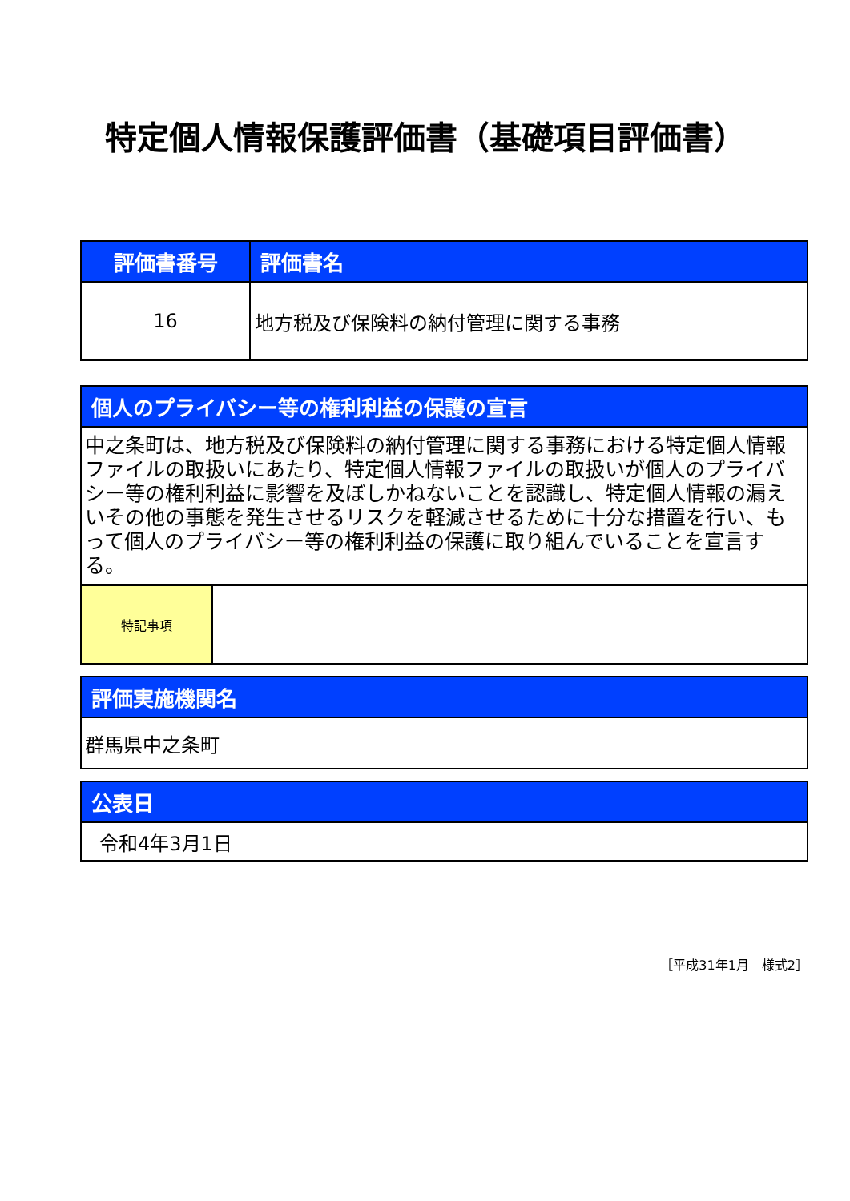特定個人情報保護評価書（基礎項目評価書）
| 評価書番号 | 評価書名 |
| --- | --- |
| 16 | 地方税及び保険料の納付管理に関する事務 |
| 個人のプライバシー等の権利利益の保護の宣言 | |
| --- | --- |
| 中之条町は、地方税及び保険料の納付管理に関する事務における特定個人情報ファイルの取扱いにあたり、特定個人情報ファイルの取扱いが個人のプライバシー等の権利利益に影響を及ぼしかねないことを認識し、特定個人情報の漏えいその他の事態を発生させるリスクを軽減させるために十分な措置を行い、もって個人のプライバシー等の権利利益の保護に取り組んでいることを宣言する。 | |
| 特記事項 | |
| 評価実施機関名 |
| --- |
| 群馬県中之条町 |
| 公表日 |
| --- |
| 令和4年3月1日 |
［平成31年1月　様式2］